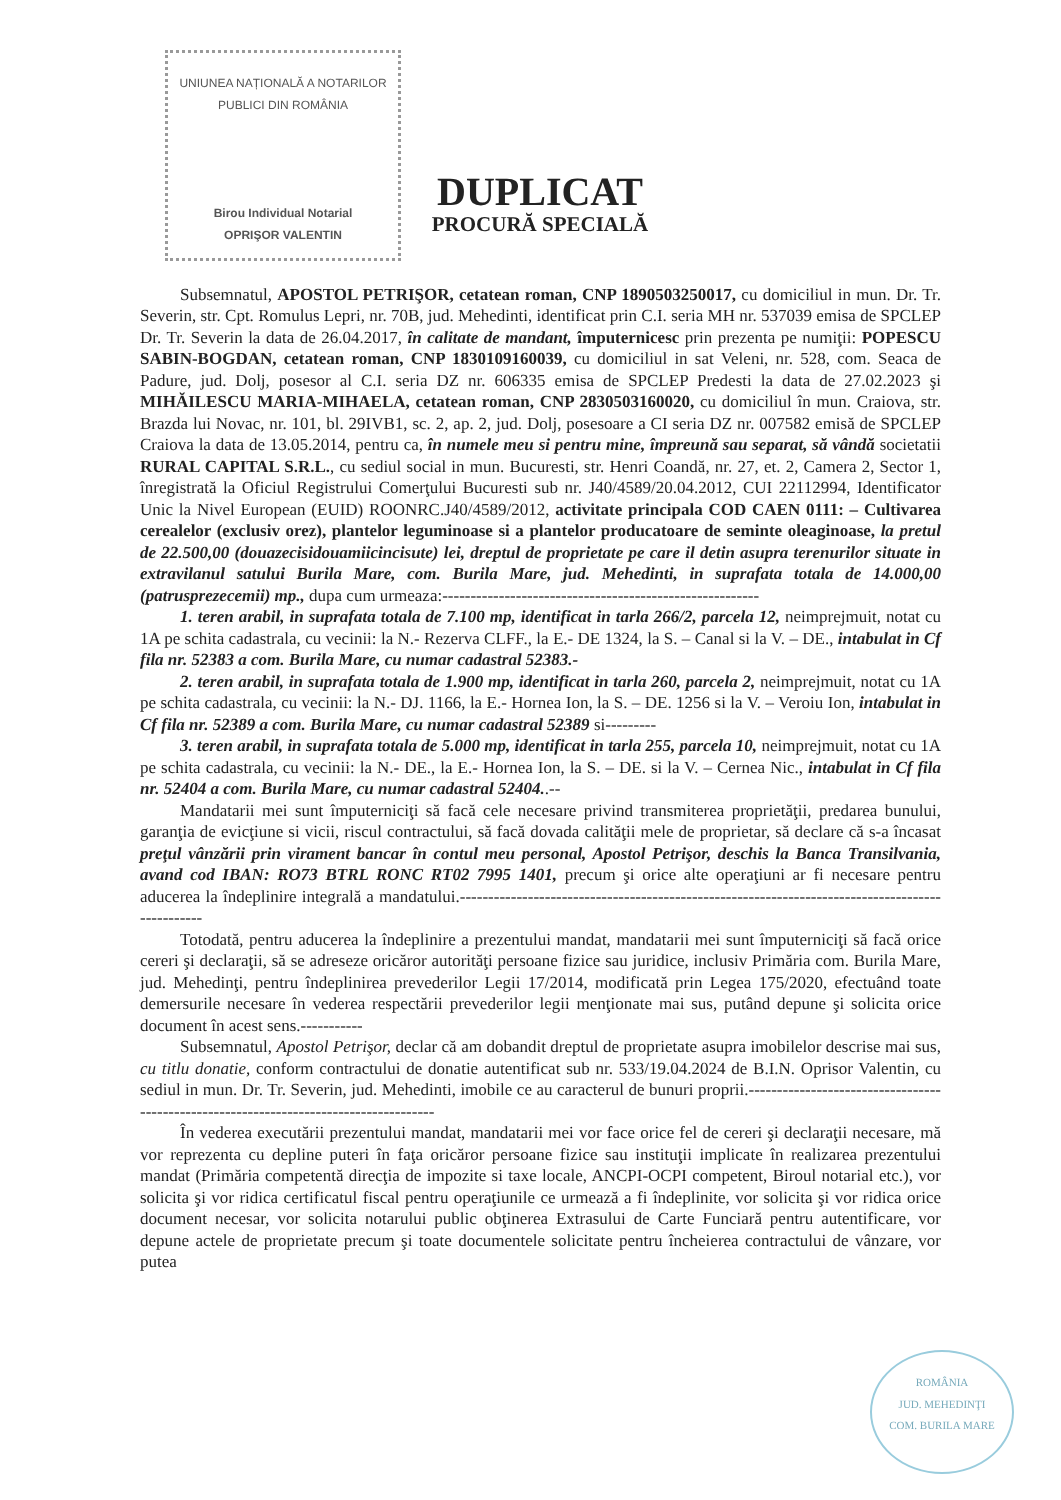UNIUNEA NAȚIONALĂ A NOTARILOR PUBLICI DIN ROMÂNIA
Birou Individual Notarial
OPRIŞOR VALENTIN
DUPLICAT
PROCURĂ SPECIALĂ
Subsemnatul, APOSTOL PETRIŞOR, cetatean roman, CNP 1890503250017, cu domiciliul in mun. Dr. Tr. Severin, str. Cpt. Romulus Lepri, nr. 70B, jud. Mehedinti, identificat prin C.I. seria MH nr. 537039 emisa de SPCLEP Dr. Tr. Severin la data de 26.04.2017, în calitate de mandant, împuternicesc prin prezenta pe numiţii: POPESCU SABIN-BOGDAN, cetatean roman, CNP 1830109160039, cu domiciliul in sat Veleni, nr. 528, com. Seaca de Padure, jud. Dolj, posesor al C.I. seria DZ nr. 606335 emisa de SPCLEP Predesti la data de 27.02.2023 şi MIHĂILESCU MARIA-MIHAELA, cetatean roman, CNP 2830503160020, cu domiciliul în mun. Craiova, str. Brazda lui Novac, nr. 101, bl. 29IVB1, sc. 2, ap. 2, jud. Dolj, posesoare a CI seria DZ nr. 007582 emisă de SPCLEP Craiova la data de 13.05.2014, pentru ca, în numele meu si pentru mine, împreună sau separat, să vândă societatii RURAL CAPITAL S.R.L., cu sediul social in mun. Bucuresti, str. Henri Coandă, nr. 27, et. 2, Camera 2, Sector 1, înregistrată la Oficiul Registrului Comerţului Bucuresti sub nr. J40/4589/20.04.2012, CUI 22112994, Identificator Unic la Nivel European (EUID) ROONRC.J40/4589/2012, activitate principala COD CAEN 0111: – Cultivarea cerealelor (exclusiv orez), plantelor leguminoase si a plantelor producatoare de seminte oleaginoase, la pretul de 22.500,00 (douazecisidouamiicincisute) lei, dreptul de proprietate pe care il detin asupra terenurilor situate in extravilanul satului Burila Mare, com. Burila Mare, jud. Mehedinti, in suprafata totala de 14.000,00 (patrusprezecemii) mp., dupa cum urmeaza:--------------------------------------------------------
1. teren arabil, in suprafata totala de 7.100 mp, identificat in tarla 266/2, parcela 12, neimprejmuit, notat cu 1A pe schita cadastrala, cu vecinii: la N.- Rezerva CLFF., la E.- DE 1324, la S. – Canal si la V. – DE., intabulat in Cf fila nr. 52383 a com. Burila Mare, cu numar cadastral 52383.-
2. teren arabil, in suprafata totala de 1.900 mp, identificat in tarla 260, parcela 2, neimprejmuit, notat cu 1A pe schita cadastrala, cu vecinii: la N.- DJ. 1166, la E.- Hornea Ion, la S. – DE. 1256 si la V. – Veroiu Ion, intabulat in Cf fila nr. 52389 a com. Burila Mare, cu numar cadastral 52389 si---------
3. teren arabil, in suprafata totala de 5.000 mp, identificat in tarla 255, parcela 10, neimprejmuit, notat cu 1A pe schita cadastrala, cu vecinii: la N.- DE., la E.- Hornea Ion, la S. – DE. si la V. – Cernea Nic., intabulat in Cf fila nr. 52404 a com. Burila Mare, cu numar cadastral 52404..--
Mandatarii mei sunt împuterniciţi să facă cele necesare privind transmiterea proprietăţii, predarea bunului, garanţia de evicţiune si vicii, riscul contractului, să facă dovada calităţii mele de proprietar, să declare că s-a încasat preţul vânzării prin virament bancar în contul meu personal, Apostol Petrişor, deschis la Banca Transilvania, avand cod IBAN: RO73 BTRL RONC RT02 7995 1401, precum şi orice alte operaţiuni ar fi necesare pentru aducerea la îndeplinire integrală a mandatului.------------------------------------------------------------------------------------------------
Totodată, pentru aducerea la îndeplinire a prezentului mandat, mandatarii mei sunt împuterniciţi să facă orice cereri şi declaraţii, să se adreseze oricăror autorităţi persoane fizice sau juridice, inclusiv Primăria com. Burila Mare, jud. Mehedinţi, pentru îndeplinirea prevederilor Legii 17/2014, modificată prin Legea 175/2020, efectuând toate demersurile necesare în vederea respectării prevederilor legii menţionate mai sus, putând depune şi solicita orice document în acest sens.-----------
Subsemnatul, Apostol Petrişor, declar că am dobandit dreptul de proprietate asupra imobilelor descrise mai sus, cu titlu donatie, conform contractului de donatie autentificat sub nr. 533/19.04.2024 de B.I.N. Oprisor Valentin, cu sediul in mun. Dr. Tr. Severin, jud. Mehedinti, imobile ce au caracterul de bunuri proprii.--------------------------------------------------------------------------------------
În vederea executării prezentului mandat, mandatarii mei vor face orice fel de cereri şi declaraţii necesare, mă vor reprezenta cu depline puteri în faţa oricăror persoane fizice sau instituţii implicate în realizarea prezentului mandat (Primăria competentă direcţia de impozite si taxe locale, ANCPI-OCPI competent, Biroul notarial etc.), vor solicita şi vor ridica certificatul fiscal pentru operaţiunile ce urmează a fi îndeplinite, vor solicita şi vor ridica orice document necesar, vor solicita notarului public obţinerea Extrasului de Carte Funciară pentru autentificare, vor depune actele de proprietate precum şi toate documentele solicitate pentru încheierea contractului de vânzare, vor putea
ROMÂNIA
JUD. MEHEDINŢI
COM. BURILA MARE